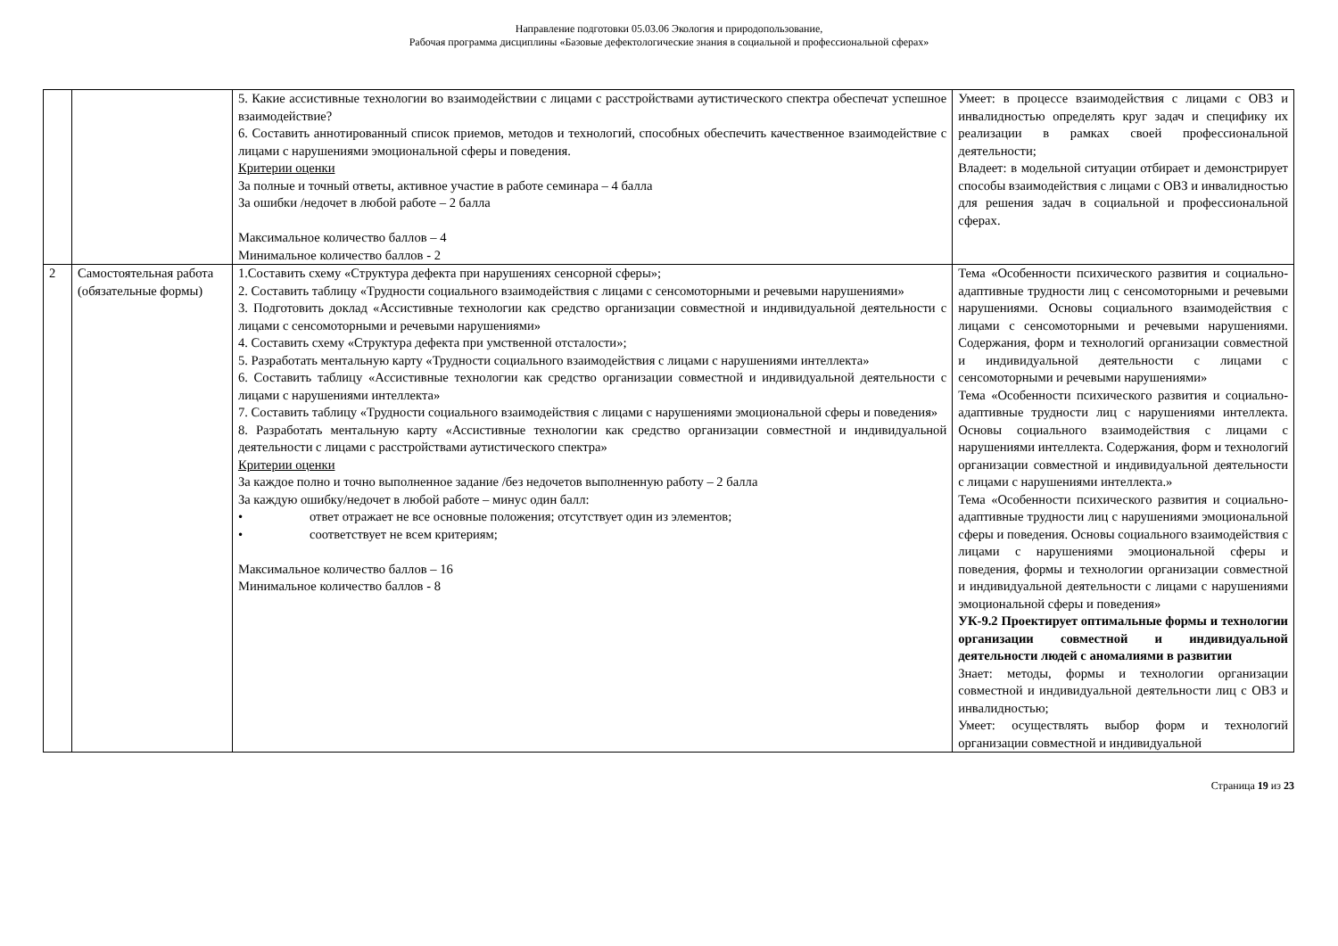Направление подготовки 05.03.06 Экология и природопользование,
Рабочая программа дисциплины «Базовые дефектологические знания в социальной и профессиональной сферах»
| | | 5. Какие ассистивные технологии во взаимодействии с лицами с расстройствами аутистического спектра обеспечат успешное взаимодействие? 6. Составить аннотированный список приемов, методов и технологий, способных обеспечить качественное взаимодействие с лицами с нарушениями эмоциональной сферы и поведения. Критерии оценки За полные и точный ответы, активное участие в работе семинара – 4 балла За ошибки /недочет в любой работе – 2 балла Максимальное количество баллов – 4 Минимальное количество баллов - 2 | Умеет: в процессе взаимодействия с лицами с ОВЗ и инвалидностью определять круг задач и специфику их реализации в рамках своей профессиональной деятельности; Владеет: в модельной ситуации отбирает и демонстрирует способы взаимодействия с лицами с ОВЗ и инвалидностью для решения задач в социальной и профессиональной сферах. |
| 2 | Самостоятельная работа (обязательные формы) | 1.Составить схему «Структура дефекта при нарушениях сенсорной сферы»; 2. Составить таблицу «Трудности социального взаимодействия с лицами с сенсомоторными и речевыми нарушениями» 3. Подготовить доклад «Ассистивные технологии как средство организации совместной и индивидуальной деятельности с лицами с сенсомоторными и речевыми нарушениями» 4. Составить схему «Структура дефекта при умственной отсталости»; 5. Разработать ментальную карту «Трудности социального взаимодействия с лицами с нарушениями интеллекта» 6. Составить таблицу «Ассистивные технологии как средство организации совместной и индивидуальной деятельности с лицами с нарушениями интеллекта» 7. Составить таблицу «Трудности социального взаимодействия с лицами с нарушениями эмоциональной сферы и поведения» 8. Разработать ментальную карту «Ассистивные технологии как средство организации совместной и индивидуальной деятельности с лицами с расстройствами аутистического спектра» Критерии оценки За каждое полно и точно выполненное задание /без недочетов выполненную работу – 2 балла За каждую ошибку/недочет в любой работе – минус один балл: • ответ отражает не все основные положения; отсутствует один из элементов; • соответствует не всем критериям; Максимальное количество баллов – 16 Минимальное количество баллов - 8 | Тема «Особенности психического развития и социально-адаптивные трудности лиц с сенсомоторными и речевыми нарушениями. Основы социального взаимодействия с лицами с сенсомоторными и речевыми нарушениями. Содержания, форм и технологий организации совместной и индивидуальной деятельности с лицами с сенсомоторными и речевыми нарушениями» Тема «Особенности психического развития и социально-адаптивные трудности лиц с нарушениями интеллекта. Основы социального взаимодействия с лицами с нарушениями интеллекта. Содержания, форм и технологий организации совместной и индивидуальной деятельности с лицами с нарушениями интеллекта.» Тема «Особенности психического развития и социально-адаптивные трудности лиц с нарушениями эмоциональной сферы и поведения. Основы социального взаимодействия с лицами с нарушениями эмоциональной сферы и поведения, формы и технологии организации совместной и индивидуальной деятельности с лицами с нарушениями эмоциональной сферы и поведения» УК-9.2 Проектирует оптимальные формы и технологии организации совместной и индивидуальной деятельности людей с аномалиями в развитии Знает: методы, формы и технологии организации совместной и индивидуальной деятельности лиц с ОВЗ и инвалидностью; Умеет: осуществлять выбор форм и технологий организации совместной и индивидуальной |
Страница 19 из 23